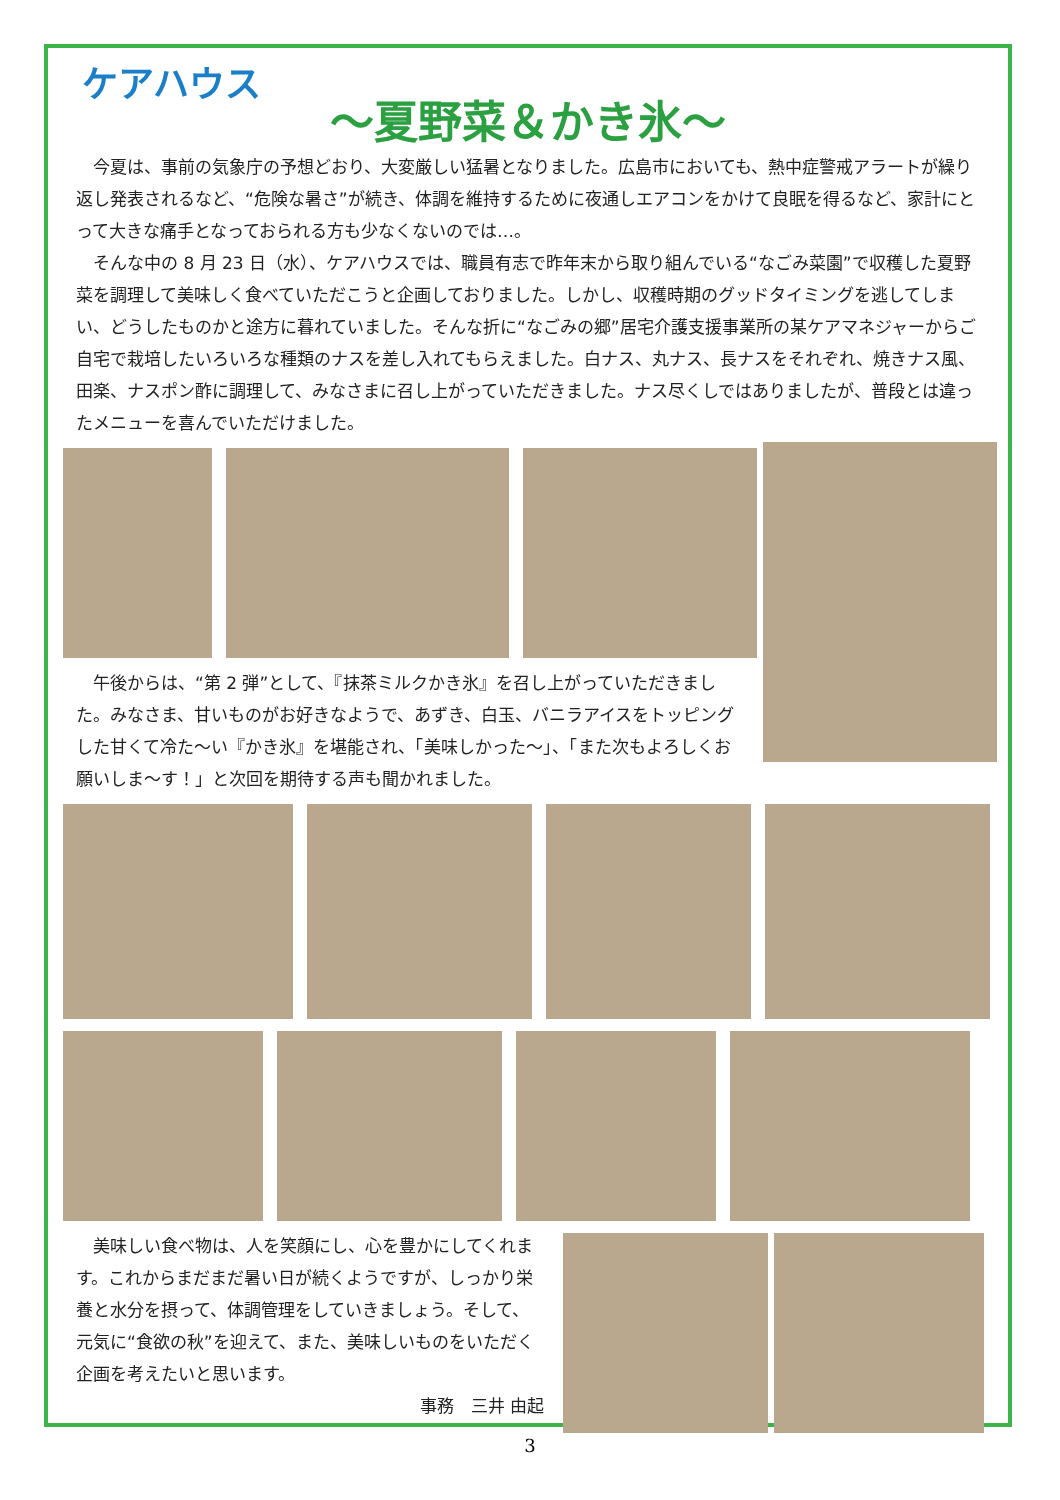ケアハウス
～夏野菜＆かき氷～
　今夏は、事前の気象庁の予想どおり、大変厳しい猛暑となりました。広島市においても、熱中症警戒アラートが繰り返し発表されるなど、“危険な暑さ”が続き、体調を維持するために夜通しエアコンをかけて良眠を得るなど、家計にとって大きな痛手となっておられる方も少なくないのでは…。
　そんな中の 8 月 23 日（水）、ケアハウスでは、職員有志で昨年末から取り組んでいる“なごみ菜園”で収穫した夏野菜を調理して美味しく食べていただこうと企画しておりました。しかし、収穫時期のグッドタイミングを逃してしまい、どうしたものかと途方に暮れていました。そんな折に“なごみの郷”居宅介護支援事業所の某ケアマネジャーからご自宅で栽培したいろいろな種類のナスを差し入れてもらえました。白ナス、丸ナス、長ナスをそれぞれ、焼きナス風、田楽、ナスポン酢に調理して、みなさまに召し上がっていただきました。ナス尽くしではありましたが、普段とは違ったメニューを喜んでいただけました。
　午後からは、“第 2 弾”として、『抹茶ミルクかき氷』を召し上がっていただきました。みなさま、甘いものがお好きなようで、あずき、白玉、バニラアイスをトッピングした甘くて冷た～い『かき氷』を堪能され、「美味しかった～」、「また次もよろしくお願いしま～す！」と次回を期待する声も聞かれました。
　美味しい食べ物は、人を笑顔にし、心を豊かにしてくれます。これからまだまだ暑い日が続くようですが、しっかり栄養と水分を摂って、体調管理をしていきましょう。そして、元気に“食欲の秋”を迎えて、また、美味しいものをいただく企画を考えたいと思います。
事務　三井 由起
3